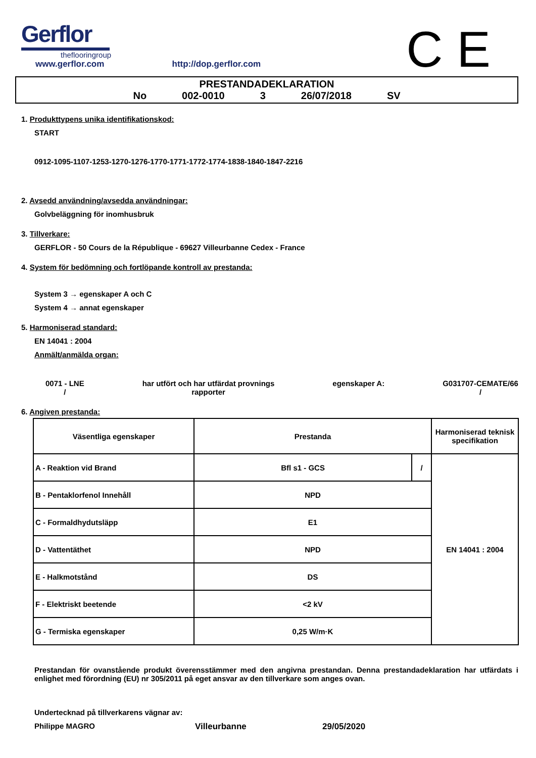Gerflor
theflooringroup
www.gerflor.com http://dop.gerflor.com
C E
PRESTANDADEKLARATION
No 002-0010 3 26/07/2018 SV
1. Produkttypens unika identifikationskod:
START
0912-1095-1107-1253-1270-1276-1770-1771-1772-1774-1838-1840-1847-2216
2. Avsedd användning/avsedda användningar:
Golvbeläggning för inomhusbruk
3. Tillverkare:
GERFLOR - 50 Cours de la République - 69627 Villeurbanne Cedex - France
4. System för bedömning och fortlöpande kontroll av prestanda:
System 3 → egenskaper A och C
System 4 → annat egenskaper
5. Harmoniserad standard:
EN 14041 : 2004
Anmält/anmälda organ:
0071 - LNE
/
har utfört och har utfärdat provnings
rapporter
egenskaper A: G031707-CEMATE/66
/
6. Angiven prestanda:
| Väsentliga egenskaper | Prestanda | | Harmoniserad teknisk specifikation |
| --- | --- | --- | --- |
| A - Reaktion vid Brand | Bfl s1 - GCS | / | EN 14041 : 2004 |
| B - Pentaklorfenol Innehåll | NPD | | |
| C - Formaldhydutsläpp | E1 | | |
| D - Vattentäthet | NPD | | |
| E - Halkmotstånd | DS | | |
| F - Elektriskt beetende | <2 kV | | |
| G - Termiska egenskaper | 0,25 W/m·K | | |
Prestandan för ovanstående produkt överensstämmer med den angivna prestandan. Denna prestandadeklaration har utfärdats i enlighet med förordning (EU) nr 305/2011 på eget ansvar av den tillverkare som anges ovan.
Undertecknad på tillverkarens vägnar av:
Philippe MAGRO Villeurbanne 29/05/2020